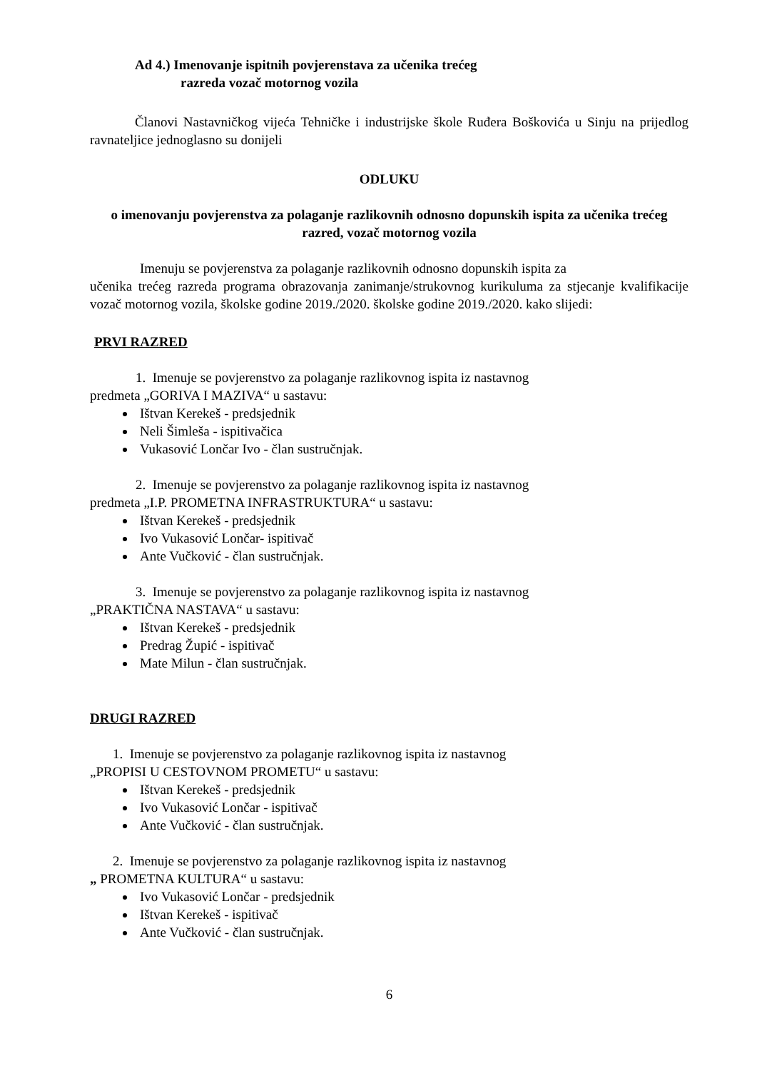Ad 4.) Imenovanje ispitnih povjerenstava za učenika trećeg
razreda vozač motornog vozila
Članovi Nastavničkog vijeća Tehničke i industrijske škole Ruđera Boškovića u Sinju na prijedlog ravnateljice jednoglasno su donijeli
ODLUKU
o imenovanju povjerenstva za polaganje razlikovnih odnosno dopunskih ispita za učenika trećeg razred, vozač motornog vozila
Imenuju se povjerenstva za polaganje razlikovnih odnosno dopunskih ispita za
učenika trećeg razreda programa obrazovanja zanimanje/strukovnog kurikuluma za stjecanje kvalifikacije vozač motornog vozila, školske godine 2019./2020. školske godine 2019./2020. kako slijedi:
PRVI RAZRED
1. Imenuje se povjerenstvo za polaganje razlikovnog ispita iz nastavnog
predmeta „GORIVA I MAZIVA“ u sastavu:
Ištvan Kerekeš - predsjednik
Neli Šimleša - ispitivačica
Vukasović Lončar Ivo - član sustručnjak.
2. Imenuje se povjerenstvo za polaganje razlikovnog ispita iz nastavnog
predmeta „I.P. PROMETNA INFRASTRUKTURA“ u sastavu:
Ištvan Kerekeš - predsjednik
Ivo Vukasović Lončar- ispitivač
Ante Vučković - član sustručnjak.
3. Imenuje se povjerenstvo za polaganje razlikovnog ispita iz nastavnog
„PRAKTIČNA NASTAVA“ u sastavu:
Ištvan Kerekeš - predsjednik
Predrag Župić - ispitivač
Mate Milun - član sustručnjak.
DRUGI RAZRED
1. Imenuje se povjerenstvo za polaganje razlikovnog ispita iz nastavnog
„PROPISI U CESTOVNOM PROMETU“ u sastavu:
Ištvan Kerekeš - predsjednik
Ivo Vukasović Lončar - ispitivač
Ante Vučković - član sustručnjak.
2. Imenuje se povjerenstvo za polaganje razlikovnog ispita iz nastavnog
„ PROMETNA KULTURA“ u sastavu:
Ivo Vukasović Lončar - predsjednik
Ištvan Kerekeš - ispitivač
Ante Vučković - član sustručnjak.
6